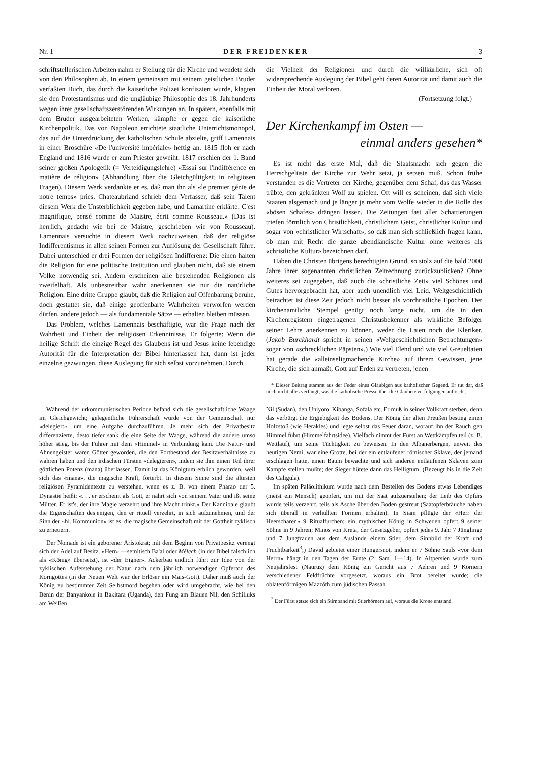Nr. 1 DER FREIDENKER 3
schriftstellerischen Arbeiten nahm er Stellung für die Kirche und wendete sich von den Philosophen ab. In einem gemeinsam mit seinem geistlichen Bruder verfaßten Buch, das durch die kaiserliche Polizei konfisziert wurde, klagten sie den Protestantismus und die ungläubige Philosophie des 18. Jahrhunderts wegen ihrer gesellschaftszerstörenden Wirkungen an. In spätern, ebenfalls mit dem Bruder ausgearbeiteten Werken, kämpfte er gegen die kaiserliche Kirchenpolitik. Das von Napoleon errichtete staatliche Unterrichtsmonopol, das auf die Unterdrückung der katholischen Schule abzielte, griff Lamennais in einer Broschüre «De l'université impériale» heftig an. 1815 floh er nach England und 1816 wurde er zum Priester geweiht. 1817 erschien der 1. Band seiner großen Apologetik (= Verteidigungslehre) «Essai sur l'indifférence en matière de réligion» (Abhandlung über die Gleichgültigkeit in religiösen Fragen). Diesem Werk verdankte er es, daß man ihn als «le premier génie de notre temps» pries. Chateaubriand schrieb dem Verfasser, daß sein Talent diesem Werk die Unsterblichkeit gegeben habe, und Lamartine erklärte: C'est magnifique, pensé comme de Maistre, écrit comme Rousseau.» (Das ist herrlich, gedacht wie bei de Maistre, geschrieben wie von Rousseau). Lamennais versuchte in diesem Werk nachzuweisen, daß der religiöse Indifferentismus in allen seinen Formen zur Auflösung der Gesellschaft führe. Dabei unterschied er drei Formen der religiösen Indifferenz: Die einen halten die Religion für eine politische Institution und glauben nicht, daß sie einem Volke notwendig sei. Andern erscheinen alle bestehenden Religionen als zweifelhaft. Als unbestreitbar wahr anerkennen sie nur die natürliche Religion. Eine dritte Gruppe glaubt, daß die Religion auf Offenbarung beruhe, doch gestattet sie, daß einige geoffenbarte Wahrheiten verworfen werden dürfen, andere jedoch — als fundamentale Sätze — erhalten bleiben müssen.
Das Problem, welches Lamennais beschäftigte, war die Frage nach der Wahrheit und Einheit der religiösen Erkenntnisse. Er folgerte: Wenn die heilige Schrift die einzige Regel des Glaubens ist und Jesus keine lebendige Autorität für die Interpretation der Bibel hinterlassen hat, dann ist jeder einzelne gezwungen, diese Auslegung für sich selbst vorzunehmen. Durch
die Vielheit der Religionen und durch die willkürliche, sich oft widersprechende Auslegung der Bibel geht deren Autorität und damit auch die Einheit der Moral verloren.
(Fortsetzung folgt.)
Der Kirchenkampf im Osten —
einmal anders gesehen*
Es ist nicht das erste Mal, daß die Staatsmacht sich gegen die Herrschgelüste der Kirche zur Wehr setzt, ja setzen muß. Schon frühe verstanden es die Vertreter der Kirche, gegenüber dem Schaf, das das Wasser trübte, den gekränkten Wolf zu spielen. Oft will es scheinen, daß sich viele Staaten alsgemach und je länger je mehr vom Wolfe wieder in die Rolle des «bösen Schafes» drängen lassen. Die Zeitungen fast aller Schattierungen triefen förmlich von Christlichkeit, christlichem Geist, christlicher Kultur und sogar von «christlicher Wirtschaft», so daß man sich schließlich fragen kann, ob man mit Recht die ganze abendländische Kultur ohne weiteres als «christliche Kultur» bezeichnen darf.
Haben die Christen übrigens berechtigten Grund, so stolz auf die bald 2000 Jahre ihrer sogenannten christlichen Zeitrechnung zurückzublicken? Ohne weiteres sei zugegeben, daß auch die «christliche Zeit» viel Schönes und Gutes hervorgebracht hat, aber auch unendlich viel Leid. Weltgeschichtlich betrachtet ist diese Zeit jedoch nicht besser als vorchristliche Epochen. Der kirchenamtliche Stempel genügt noch lange nicht, um die in den Kirchenregistern eingetragenen Christusbekenner als wirkliche Befolger seiner Lehre anerkennen zu können, weder die Laien noch die Kleriker. (Jakob Burckhardt spricht in seinen «Weltgeschichtlichen Betrachtungen» sogar von «schrecklichen Päpsten».) Wie viel Elend und wie viel Greueltaten hat gerade die «alleinseligmachende Kirche» auf ihrem Gewissen, jene Kirche, die sich anmaßt, Gott auf Erden zu vertreten, jenen
* Dieser Beitrag stammt aus der Feder eines Gläubigen aus katholischer Gegend. Er tut dar, daß noch nicht alles verfängt, was die katholische Presse über die Glaubensverfolgungen auftischt.
Während der urkommunistischen Periode befand sich die gesellschaftliche Waage im Gleichgewicht; gelegentliche Führerschaft wurde von der Gemeinschaft nur «delegiert», um eine Aufgabe durchzuführen. Je mehr sich der Privatbesitz differenzierte, desto tiefer sank die eine Seite der Waage, während die andere umso höher stieg, bis der Führer mit dem «Himmel» in Verbindung kam. Die Natur- und Ahnengeister waren Götter geworden, die den Fortbestand der Besitzverhältnisse zu wahren haben und den irdischen Fürsten «delegieren», indem sie ihm einen Teil ihrer göttlichen Potenz (mana) überlassen. Damit ist das Königtum erblich geworden, weil sich das «mana», die magische Kraft, forterbt. In diesem Sinne sind die ältesten religiösen Pyramidentexte zu verstehen, wenn es z. B. von einem Pharao der 5. Dynastie heißt: «. . . er erscheint als Gott, er nährt sich von seinem Vater und ißt seine Mütter. Er ist's, der ihre Magie verzehrt und ihre Macht trinkt.» Der Kannibale glaubt die Eigenschaften desjenigen, den er rituell verzehrt, in sich aufzunehmen, und der Sinn der «hl. Kommunion» ist es, die magische Gemeinschaft mit der Gottheit zyklisch zu erneuern.
Der Nomade ist ein geborener Aristokrat; mit dem Beginn von Privatbesitz verengt sich der Adel auf Besitz. «Herr» —semitisch Ba'al oder Mèlech (in der Bibel fälschlich als «König» übersetzt), ist «der Eigner». Ackerbau endlich führt zur Idee von der zyklischen Auferstehung der Natur nach dem jährlich notwendigen Opfertod des Korngottes (in der Neuen Welt war der Erlöser ein Mais-Gott). Daher muß auch der König zu bestimmter Zeit Selbstmord begehen oder wird umgebracht, wie bei den Benin der Banyankole in Bakitara (Uganda), den Fung am Blauen Nil, den Schilluks am Weißen
Nil (Sudan), den Uniyoro, Kibanga, Sofala etc. Er muß in seiner Vollkraft sterben, denn das verbürgt die Ergiebigkeit des Bodens. Der König der alten Preußen bestieg einen Holzstoß (wie Herakles) und legte selbst das Feuer daran, worauf ihn der Rauch gen Himmel führt (Himmelfahrtsidee). Vielfach nimmt der Fürst an Wettkämpfen teil (z. B. Wettlauf), um seine Tüchtigkeit zu beweisen. In den Albanerbergen, unweit des heutigen Nemi, war eine Grotte, bei der ein entlaufener römischer Sklave, der jemand erschlagen hatte, einen Baum bewachte und sich anderen entlaufenen Sklaven zum Kampfe stellen mußte; der Sieger hütete dann das Heiligtum. (Bezeugt bis in die Zeit des Caligula).
Im späten Paläolithikum wurde nach dem Bestellen des Bodens etwas Lebendiges (meist ein Mensch) geopfert, um mit der Saat aufzuerstehen; der Leib des Opfers wurde teils verzehrt, teils als Asche über den Boden gestreut (Saatopferbräuche haben sich überall in verhüllten Formen erhalten). In Siam pflügte der «Herr der Heerscharen» 9 Ritualfurchen; ein mythischer König in Schweden opfert 9 seiner Söhne in 9 Jahren; Minos von Kreta, der Gesetzgeber, opfert jedes 9. Jahr 7 Jünglinge und 7 Jungfrauen aus dem Auslande einem Stier, dem Sinnbild der Kraft und Fruchtbarkeit<sup>3</sup>;) David gebietet einer Hungersnot, indem er 7 Söhne Sauls «vor dem Herrn» hängt in den Tagen der Ernte (2. Sam. 1—14). In Altpersien wurde zum Neujahrsfest (Nauruz) dem König ein Gericht aus 7 Aehren und 9 Körnern verschiedener Feldfrüchte vorgesetzt, woraus ein Brot bereitet wurde; die oblatenförmigen Mazzôth zum jüdischen Passah
<sup>3</sup> Der Fürst setzte sich ein Stirnband mit Stierhörnern auf, woraus die Krone entstand.